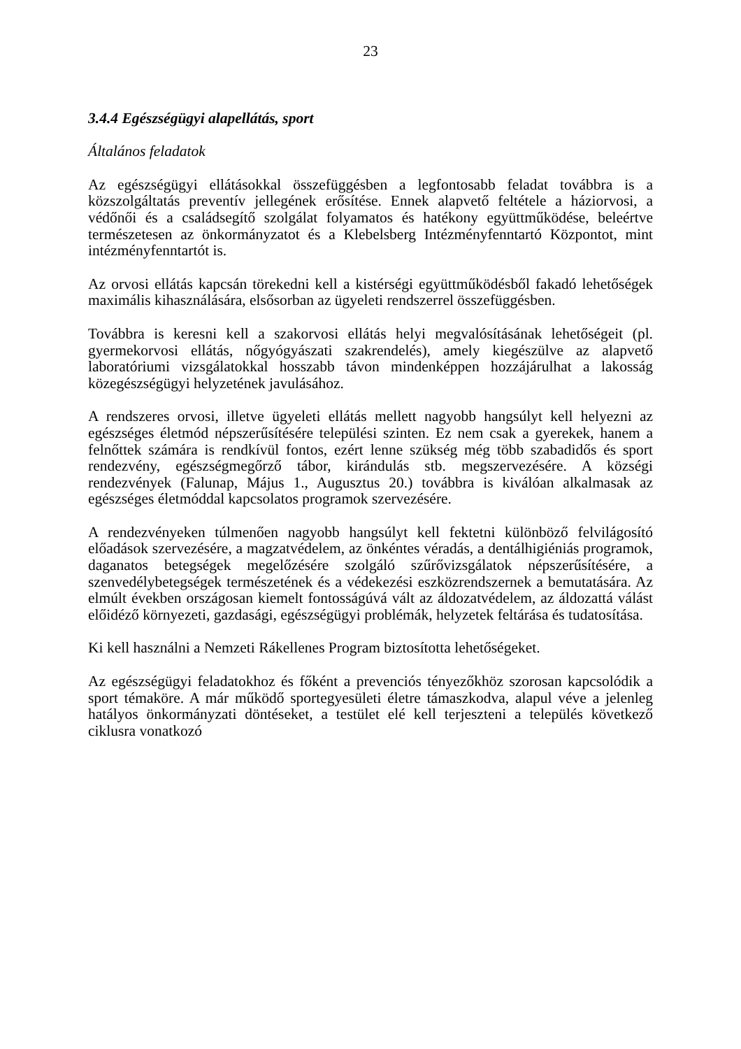23
3.4.4 Egészségügyi alapellátás, sport
Általános feladatok
Az egészségügyi ellátásokkal összefüggésben a legfontosabb feladat továbbra is a közszolgáltatás preventív jellegének erősítése. Ennek alapvető feltétele a háziorvosi, a védőnői és a családsegítő szolgálat folyamatos és hatékony együttműködése, beleértve természetesen az önkormányzatot és a Klebelsberg Intézményfenntartó Központot, mint intézményfenntartót is.
Az orvosi ellátás kapcsán törekedni kell a kistérségi együttműködésből fakadó lehetőségek maximális kihasználására, elsősorban az ügyeleti rendszerrel összefüggésben.
Továbbra is keresni kell a szakorvosi ellátás helyi megvalósításának lehetőségeit (pl. gyermekorvosi ellátás, nőgyógyászati szakrendelés), amely kiegészülve az alapvető laboratóriumi vizsgálatokkal hosszabb távon mindenképpen hozzájárulhat a lakosság közegészségügyi helyzetének javulásához.
A rendszeres orvosi, illetve ügyeleti ellátás mellett nagyobb hangsúlyt kell helyezni az egészséges életmód népszerűsítésére települési szinten. Ez nem csak a gyerekek, hanem a felnőttek számára is rendkívül fontos, ezért lenne szükség még több szabadidős és sport rendezvény, egészségmegőrző tábor, kirándulás stb. megszervezésére. A községi rendezvények (Falunap, Május 1., Augusztus 20.) továbbra is kiválóan alkalmasak az egészséges életmóddal kapcsolatos programok szervezésére.
A rendezvényeken túlmenően nagyobb hangsúlyt kell fektetni különböző felvilágosító előadások szervezésére, a magzatvédelem, az önkéntes véradás, a dentálhigiéniás programok, daganatos betegségek megelőzésére szolgáló szűrővizsgálatok népszerűsítésére, a szenvedélybetegségek természetének és a védekezési eszközrendszernek a bemutatására. Az elmúlt években országosan kiemelt fontosságúvá vált az áldozatvédelem, az áldozattá válást előidéző környezeti, gazdasági, egészségügyi problémák, helyzetek feltárása és tudatosítása.
Ki kell használni a Nemzeti Rákellenes Program biztosította lehetőségeket.
Az egészségügyi feladatokhoz és főként a prevenciós tényezőkhöz szorosan kapcsolódik a sport témaköre. A már működő sportegyesületi életre támaszkodva, alapul véve a jelenleg hatályos önkormányzati döntéseket, a testület elé kell terjeszteni a település következő ciklusra vonatkozó